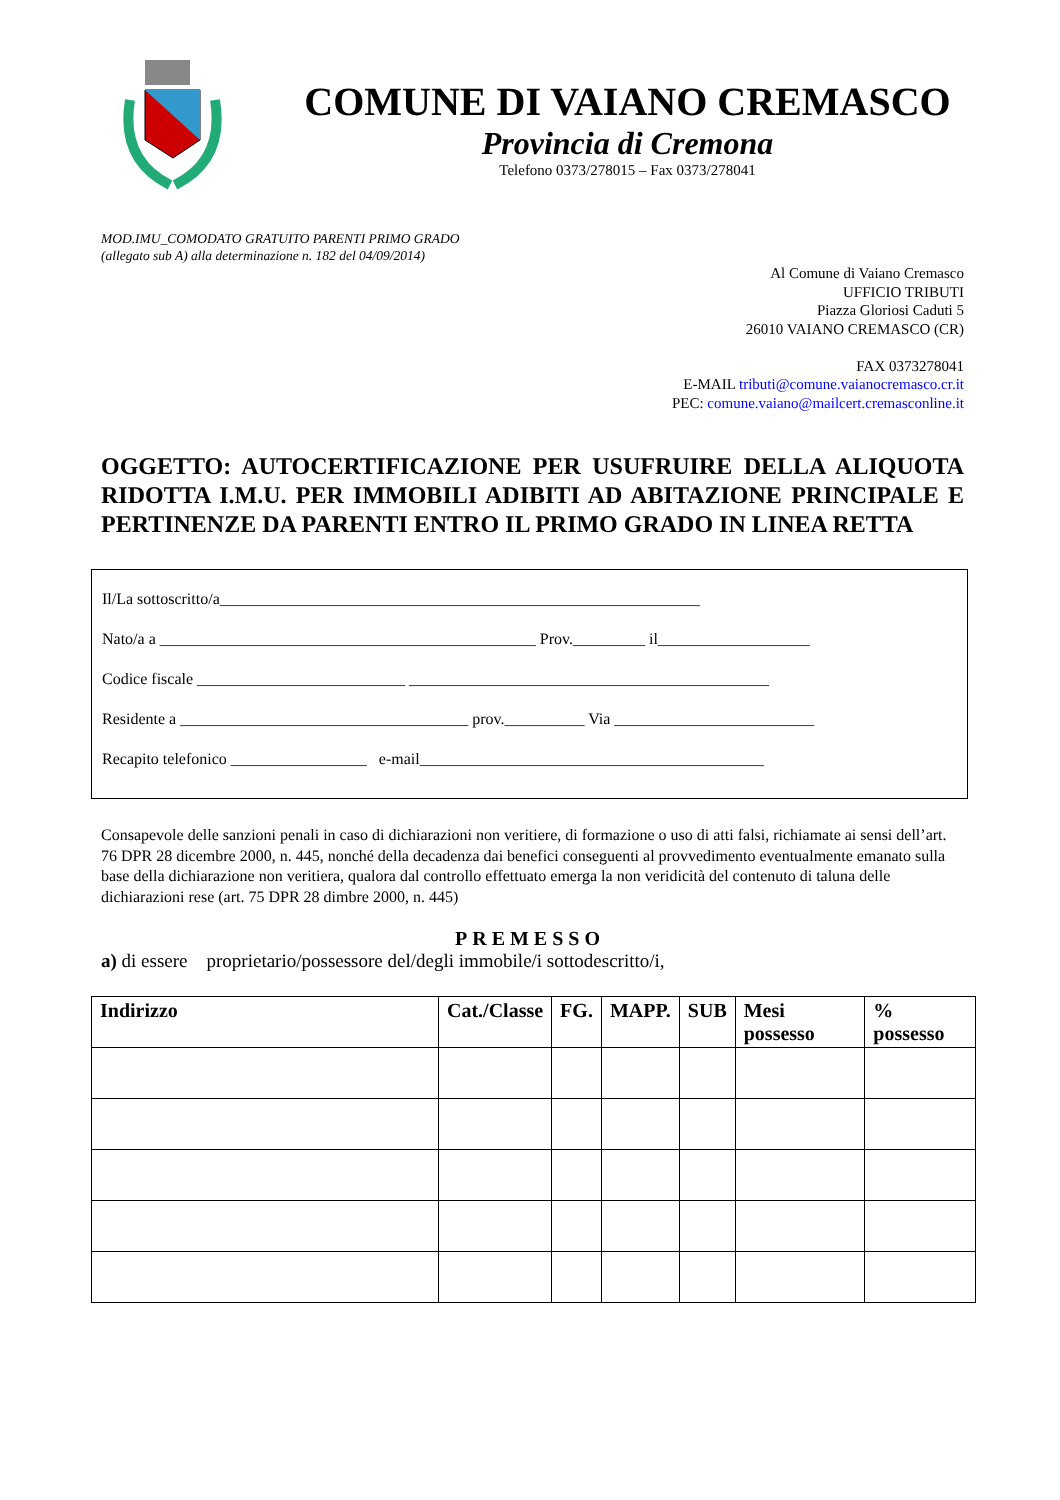COMUNE DI VAIANO CREMASCO
Provincia di Cremona
Telefono 0373/278015 – Fax 0373/278041
MOD.IMU_COMODATO GRATUITO PARENTI PRIMO GRADO
(allegato sub A) alla determinazione n. 182 del 04/09/2014)
Al Comune di Vaiano Cremasco
UFFICIO TRIBUTI
Piazza Gloriosi Caduti 5
26010 VAIANO CREMASCO (CR)
FAX 0373278041
E-MAIL tributi@comune.vaianocremasco.cr.it
PEC: comune.vaiano@mailcert.cremasconline.it
OGGETTO: AUTOCERTIFICAZIONE PER USUFRUIRE DELLA ALIQUOTA RIDOTTA I.M.U. PER IMMOBILI ADIBITI AD ABITAZIONE PRINCIPALE E PERTINENZE DA PARENTI ENTRO IL PRIMO GRADO IN LINEA RETTA
Il/La sottoscritto/a____________________________________________________________
Nato/a a _______________________________________________ Prov._________ il___________________
Codice fiscale __________________________ _____________________________________________
Residente a ____________________________________ prov.__________ Via _________________________
Recapito telefonico _________________ e-mail___________________________________________
Consapevole delle sanzioni penali in caso di dichiarazioni non veritiere, di formazione o uso di atti falsi, richiamate ai sensi dell’art. 76 DPR 28 dicembre 2000, n. 445, nonché della decadenza dai benefici conseguenti al provvedimento eventualmente emanato sulla base della dichiarazione non veritiera, qualora dal controllo effettuato emerga la non veridicità del contenuto di taluna delle dichiarazioni rese (art. 75 DPR 28 dimbre 2000, n. 445)
PREMESSO
a) di essere proprietario/possessore del/degli immobile/i sottodescritto/i,
| Indirizzo | Cat./Classe | FG. | MAPP. | SUB | Mesi possesso | % possesso |
| --- | --- | --- | --- | --- | --- | --- |